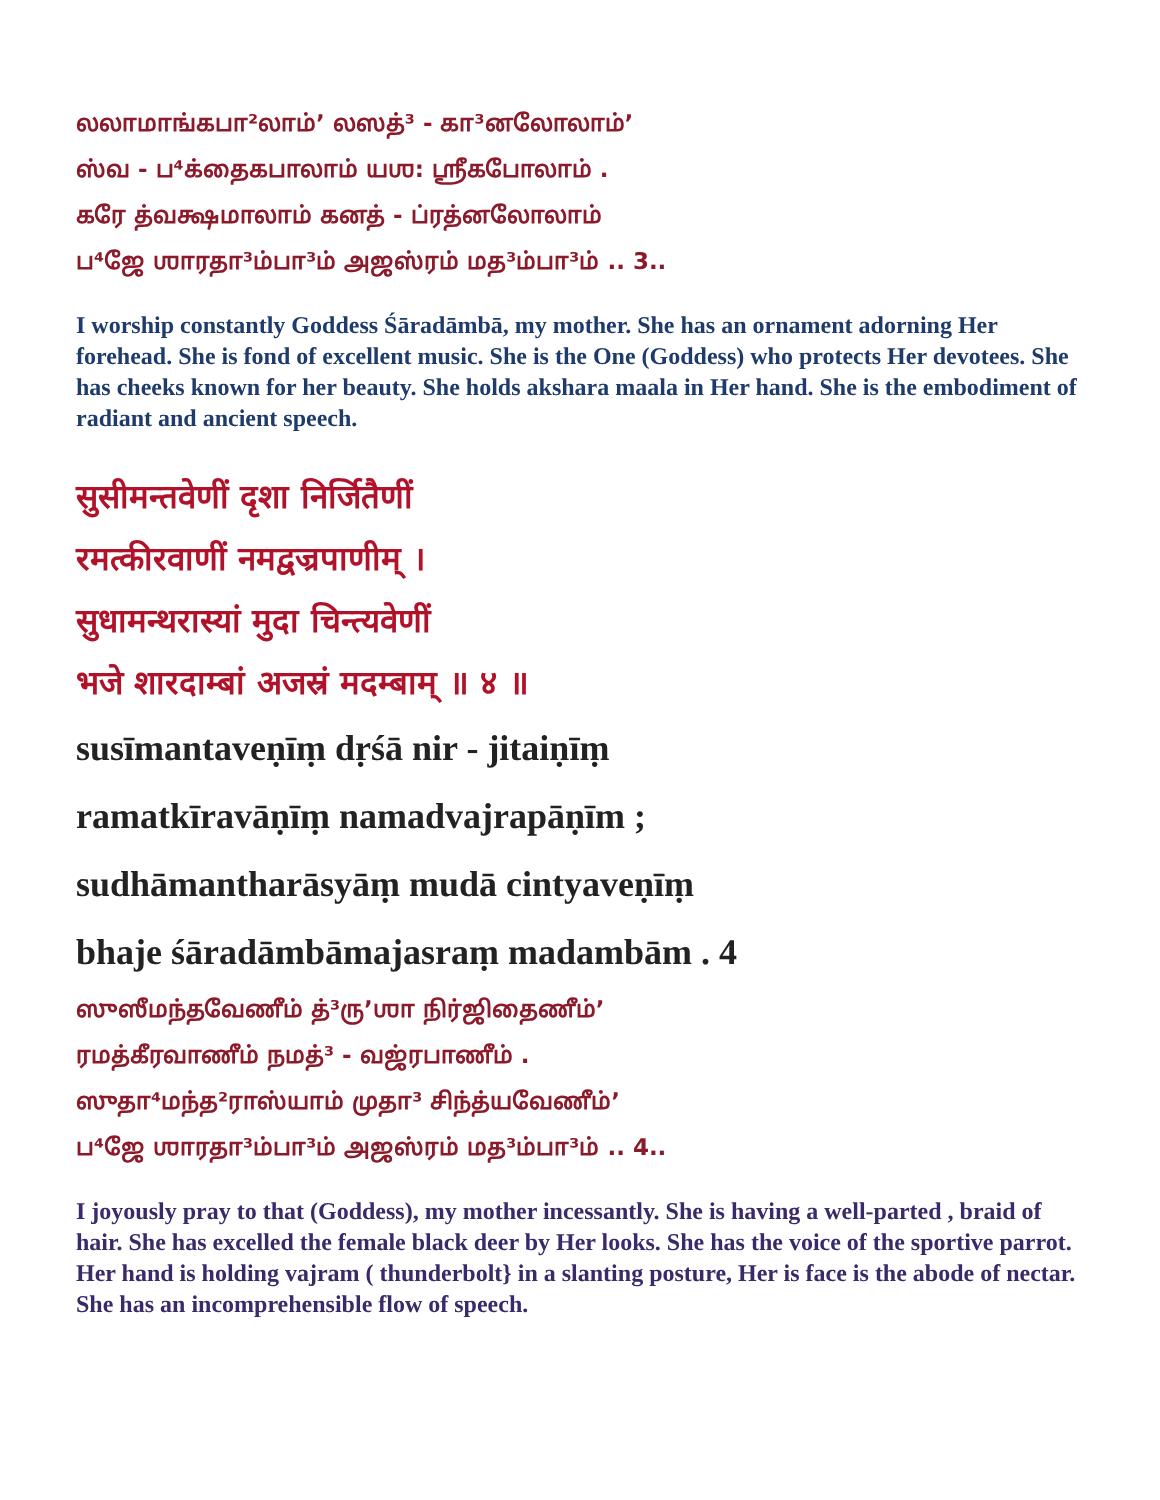லலாமாங்கபா²லாம்’ லஸத்³ - கா³னலோலாம்’
ஸ்வ - ப⁴க்தைகபாலாம் யஶ: ஶ்ரீகபோலாம் .
கரே த்வக்ஷமாலாம் கனத் - ப்ரத்னலோலாம்
ப⁴ஜே ஶாரதா³ம்பா³ம் அஜஸ்ரம் மத³ம்பா³ம் .. 3..
I worship constantly Goddess Śāradāmbā, my mother. She has an ornament adorning Her forehead. She is fond of excellent music. She is the One (Goddess) who protects Her devotees. She has cheeks known for her beauty. She holds akshara maala in Her hand. She is the embodiment of radiant and ancient speech.
सुसीमन्तवेणीं दृशा निर्जितैणीं
रमत्कीरवाणीं नमद्वज्रपाणीम् ।
सुधामन्थरास्यां मुदा चिन्त्यवेणीं
भजे शारदाम्बां अजस्रं मदम्बाम् ॥ ४ ॥
susīmantaveṇīṃ dṛśā nir - jitaiṇīṃ
ramatkīravāṇīṃ namadvajrapāṇīm ;
sudhāmantharāsyāṃ mudā cintyaveṇīṃ
bhaje śāradāmbāmajasraṃ madambām . 4
ஸுஸீமந்தவேணீம் த்³ரு’ஶா நிர்ஜிதைணீம்’
ரமத்கீரவாணீம் நமத்³ - வஜ்ரபாணீம் .
ஸுதா⁴மந்த²ராஸ்யாம் முதா³ சிந்த்யவேணீம்’
ப⁴ஜே ஶாரதா³ம்பா³ம் அஜஸ்ரம் மத³ம்பா³ம் .. 4..
I joyously pray to that (Goddess), my mother incessantly. She is having a well-parted , braid of hair. She has excelled the female black deer by Her looks. She has the voice of the sportive parrot. Her hand is holding vajram ( thunderbolt} in a slanting posture, Her is face is the abode of nectar. She has an incomprehensible flow of speech.